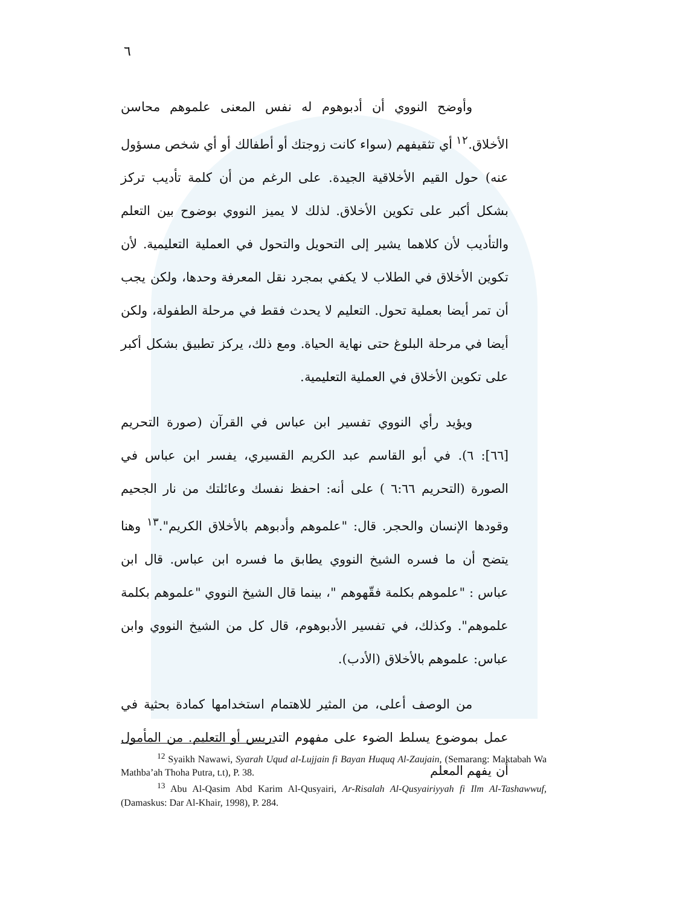٦
وأوضح النووي أن أدبوهوم له نفس المعنى علموهم محاسن الأخلاق.<sup>١٢</sup> أي تثقيفهم (سواء كانت زوجتك أو أطفالك أو أي شخص مسؤول عنه) حول القيم الأخلاقية الجيدة. على الرغم من أن كلمة تأديب تركز بشكل أكبر على تكوين الأخلاق. لذلك لا يميز النووي بوضوح بين التعلم والتأديب لأن كلاهما يشير إلى التحويل والتحول في العملية التعليمية. لأن تكوين الأخلاق في الطلاب لا يكفي بمجرد نقل المعرفة وحدها، ولكن يجب أن تمر أيضا بعملية تحول. التعليم لا يحدث فقط في مرحلة الطفولة، ولكن أيضا في مرحلة البلوغ حتى نهاية الحياة. ومع ذلك، يركز تطبيق بشكل أكبر على تكوين الأخلاق في العملية التعليمية.
ويؤيد رأي النووي تفسير ابن عباس في القرآن (صورة التحريم [٦٦]: ٦). في أبو القاسم عبد الكريم القسيري، يفسر ابن عباس في الصورة (التحريم ٦:٦٦ ) على أنه: احفظ نفسك وعائلتك من نار الجحيم وقودها الإنسان والحجر. قال: "علموهم وأدبوهم بالأخلاق الكريم".<sup>١٣</sup> وهنا يتضح أن ما فسره الشيخ النووي يطابق ما فسره ابن عباس. قال ابن عباس : "علموهم بكلمة فقّهوهم "، بينما قال الشيخ النووي "علموهم بكلمة علموهم". وكذلك، في تفسير الأدبوهوم، قال كل من الشيخ النووي وابن عباس: علموهم بالأخلاق (الأدب).
من الوصف أعلى، من المثير للاهتمام استخدامها كمادة بحثية في عمل بموضوع يسلط الضوء على مفهوم التدريس أو التعليم. من المأمول أن يفهم المعلم
<sup>12</sup> Syaikh Nawawi, Syarah Uqud al-Lujjain fi Bayan Huquq Al-Zaujain, (Semarang: Maktabah Wa Mathba’ah Thoha Putra, t.t), P. 38.
<sup>13</sup> Abu Al-Qasim Abd Karim Al-Qusyairi, Ar-Risalah Al-Qusyairiyyah fi Ilm Al-Tashawwuf, (Damaskus: Dar Al-Khair, 1998), P. 284.